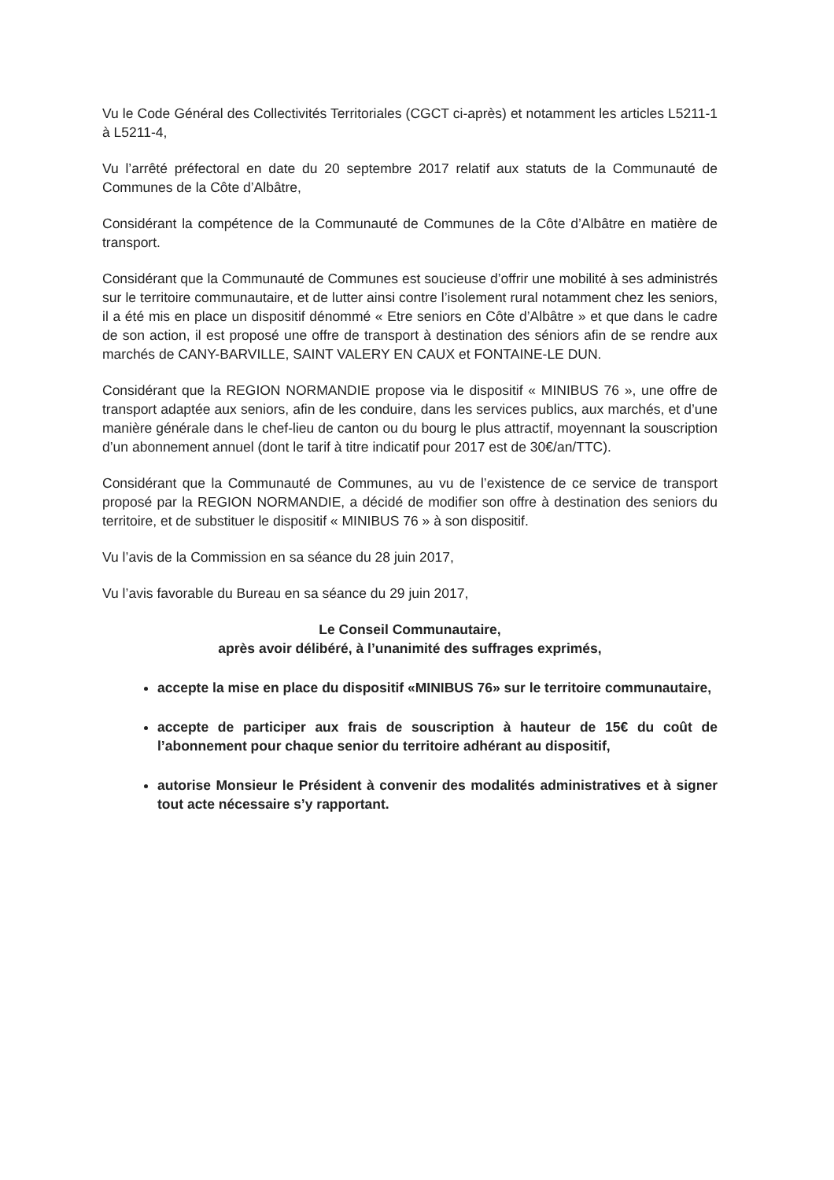Vu le Code Général des Collectivités Territoriales (CGCT ci-après) et notamment les articles L5211-1 à L5211-4,
Vu l’arrêté préfectoral en date du 20 septembre 2017 relatif aux statuts de la Communauté de Communes de la Côte d’Albâtre,
Considérant la compétence de la Communauté de Communes de la Côte d’Albâtre en matière de transport.
Considérant que la Communauté de Communes est soucieuse d’offrir une mobilité à ses administrés sur le territoire communautaire, et de lutter ainsi contre l’isolement rural notamment chez les seniors, il a été mis en place un dispositif dénommé « Etre seniors en Côte d’Albâtre » et que dans le cadre de son action, il est proposé une offre de transport à destination des séniors afin de se rendre aux marchés de CANY-BARVILLE, SAINT VALERY EN CAUX et FONTAINE-LE DUN.
Considérant que la REGION NORMANDIE propose via le dispositif « MINIBUS 76 », une offre de transport adaptée aux seniors, afin de les conduire, dans les services publics, aux marchés, et d’une manière générale dans le chef-lieu de canton ou du bourg le plus attractif, moyennant la souscription d’un abonnement annuel (dont le tarif à titre indicatif pour 2017 est de 30€/an/TTC).
Considérant que la Communauté de Communes, au vu de l’existence de ce service de transport proposé par la REGION NORMANDIE, a décidé de modifier son offre à destination des seniors du territoire, et de substituer le dispositif « MINIBUS 76 » à son dispositif.
Vu l’avis de la Commission en sa séance du 28 juin 2017,
Vu l’avis favorable du Bureau en sa séance du 29 juin 2017,
Le Conseil Communautaire,
après avoir délibéré, à l’unanimité des suffrages exprimés,
accepte la mise en place du dispositif «MINIBUS 76» sur le territoire communautaire,
accepte de participer aux frais de souscription à hauteur de 15€ du coût de l’abonnement pour chaque senior du territoire adhérant au dispositif,
autorise Monsieur le Président à convenir des modalités administratives et à signer tout acte nécessaire s’y rapportant.